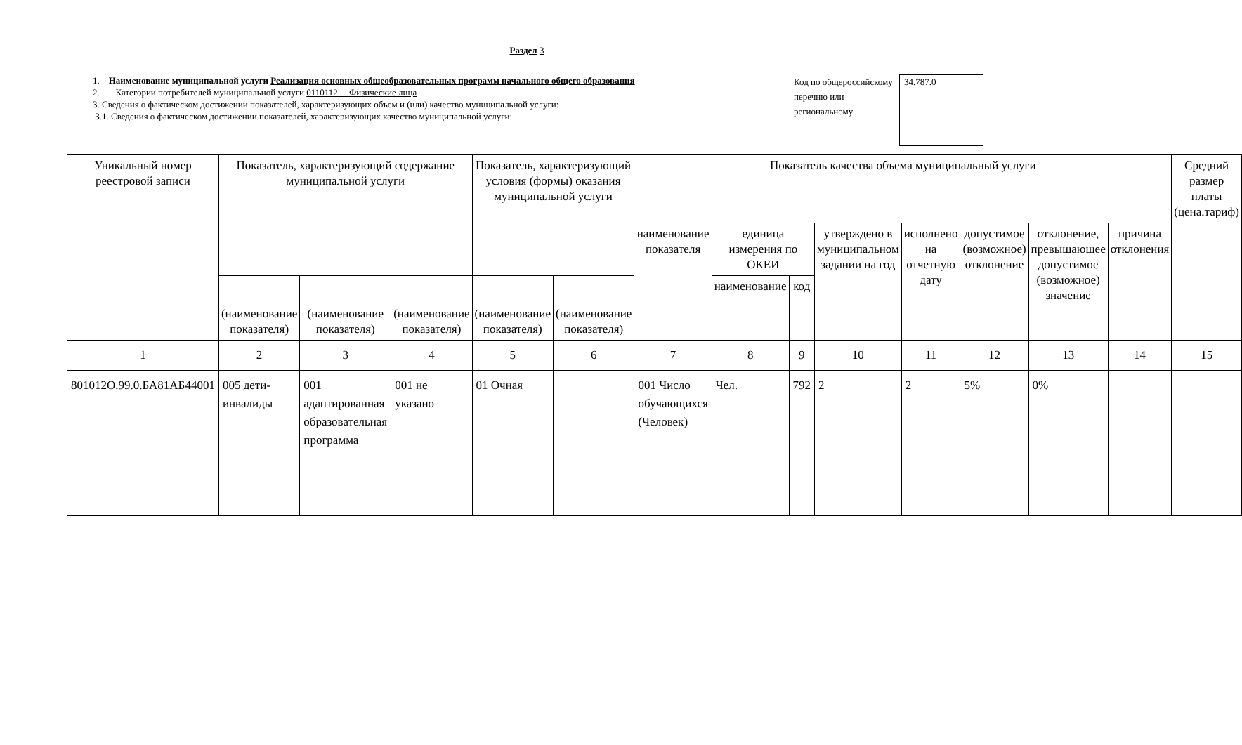Раздел 3
1. Наименование муниципальной услуги Реализация основных общеобразовательных программ начального общего образования
2. Категории потребителей муниципальной услуги 0110112 Физические лица
3. Сведения о фактическом достижении показателей, характеризующих объем и (или) качество муниципальной услуги:
3.1. Сведения о фактическом достижении показателей, характеризующих качество муниципальной услуги:
Код по общероссийскому перечню или региональному
34.787.0
| Уникальный номер реестровой записи | Показатель, характеризующий содержание муниципальной услуги | | | Показатель, характеризующий условия (формы) оказания муниципальной услуги | | Показатель качества объема муниципальный услуги | | | | | | | | Средний размер платы (цена.тариф) |
| --- | --- | --- | --- | --- | --- | --- | --- | --- | --- | --- | --- | --- | --- | --- |
| | | | | | | наименование показателя | единица измерения по ОКЕИ | | утверждено в муниципальном задании на год | исполнено на отчетную дату | допустимое (возможное) отклонение | отклонение, превышающее допустимое (возможное) значение | причина отклонения | |
| | | | | | | | наименование | код | | | | | | |
| | (наименование показателя) | (наименование показателя) | (наименование показателя) | (наименование показателя) | (наименование показателя) | | | | | | | | | |
| 1 | 2 | 3 | 4 | 5 | 6 | 7 | 8 | 9 | 10 | 11 | 12 | 13 | 14 | 15 |
| 801012О.99.0.БА81АБ44001 | 005 дети-инвалиды | 001 адаптированная образовательная программа | 001 не указано | 01 Очная | | 001 Число обучающихся (Человек) | Чел. | 792 | 2 | 2 | 5% | 0% | | |